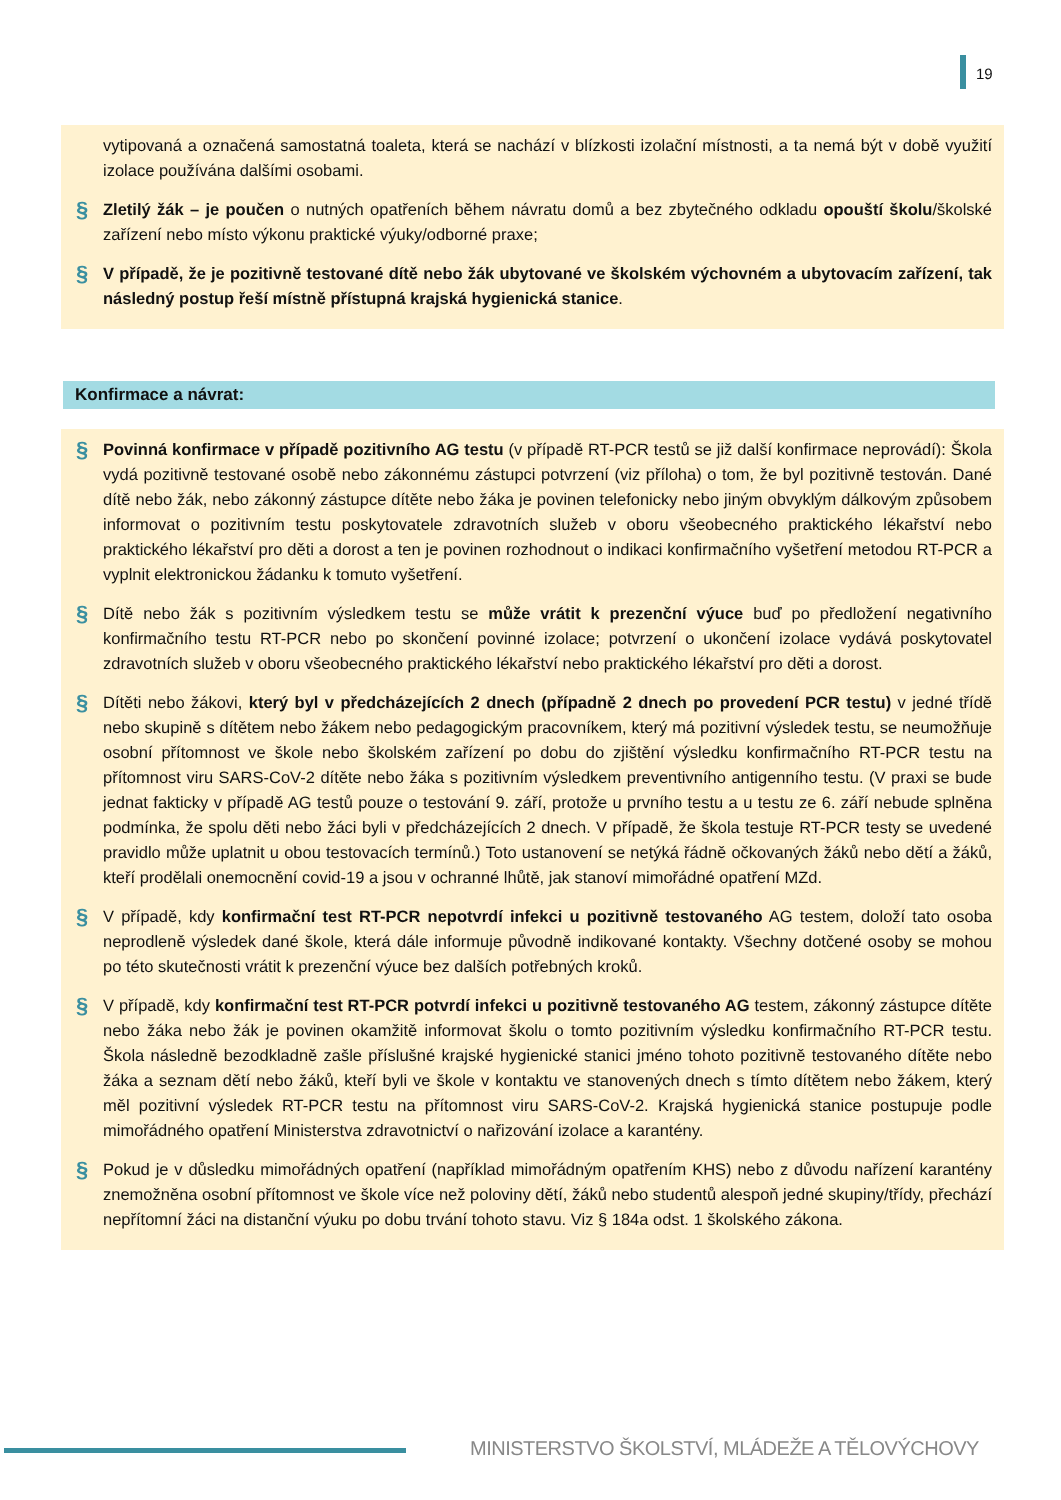19
vytipovaná a označená samostatná toaleta, která se nachází v blízkosti izolační místnosti, a ta nemá být v době využití izolace používána dalšími osobami.
§
Zletilý žák – je poučen o nutných opatřeních během návratu domů a bez zbytečného odkladu opouští školu/školské zařízení nebo místo výkonu praktické výuky/odborné praxe;
§
V případě, že je pozitivně testované dítě nebo žák ubytované ve školském výchovném a ubytovacím zařízení, tak následný postup řeší místně přístupná krajská hygienická stanice.
Konfirmace a návrat:
§
Povinná konfirmace v případě pozitivního AG testu (v případě RT-PCR testů se již další konfirmace neprovádí): Škola vydá pozitivně testované osobě nebo zákonnému zástupci potvrzení (viz příloha) o tom, že byl pozitivně testován. Dané dítě nebo žák, nebo zákonný zástupce dítěte nebo žáka je povinen telefonicky nebo jiným obvyklým dálkovým způsobem informovat o pozitivním testu poskytovatele zdravotních služeb v oboru všeobecného praktického lékařství nebo praktického lékařství pro děti a dorost a ten je povinen rozhodnout o indikaci konfirmačního vyšetření metodou RT-PCR a vyplnit elektronickou žádanku k tomuto vyšetření.
§
Dítě nebo žák s pozitivním výsledkem testu se může vrátit k prezenční výuce buď po předložení negativního konfirmačního testu RT-PCR nebo po skončení povinné izolace; potvrzení o ukončení izolace vydává poskytovatel zdravotních služeb v oboru všeobecného praktického lékařství nebo praktického lékařství pro děti a dorost.
§
Dítěti nebo žákovi, který byl v předcházejících 2 dnech (případně 2 dnech po provedení PCR testu) v jedné třídě nebo skupině s dítětem nebo žákem nebo pedagogickým pracovníkem, který má pozitivní výsledek testu, se neumožňuje osobní přítomnost ve škole nebo školském zařízení po dobu do zjištění výsledku konfirmačního RT-PCR testu na přítomnost viru SARS-CoV-2 dítěte nebo žáka s pozitivním výsledkem preventivního antigenního testu. (V praxi se bude jednat fakticky v případě AG testů pouze o testování 9. září, protože u prvního testu a u testu ze 6. září nebude splněna podmínka, že spolu děti nebo žáci byli v předcházejících 2 dnech. V případě, že škola testuje RT-PCR testy se uvedené pravidlo může uplatnit u obou testovacích termínů.) Toto ustanovení se netýká řádně očkovaných žáků nebo dětí a žáků, kteří prodělali onemocnění covid-19 a jsou v ochranné lhůtě, jak stanoví mimořádné opatření MZd.
§
V případě, kdy konfirmační test RT-PCR nepotvrdí infekci u pozitivně testovaného AG testem, doloží tato osoba neprodleně výsledek dané škole, která dále informuje původně indikované kontakty. Všechny dotčené osoby se mohou po této skutečnosti vrátit k prezenční výuce bez dalších potřebných kroků.
§
V případě, kdy konfirmační test RT-PCR potvrdí infekci u pozitivně testovaného AG testem, zákonný zástupce dítěte nebo žáka nebo žák je povinen okamžitě informovat školu o tomto pozitivním výsledku konfirmačního RT-PCR testu. Škola následně bezodkladně zašle příslušné krajské hygienické stanici jméno tohoto pozitivně testovaného dítěte nebo žáka a seznam dětí nebo žáků, kteří byli ve škole v kontaktu ve stanovených dnech s tímto dítětem nebo žákem, který měl pozitivní výsledek RT-PCR testu na přítomnost viru SARS-CoV-2. Krajská hygienická stanice postupuje podle mimořádného opatření Ministerstva zdravotnictví o nařizování izolace a karantény.
§
Pokud je v důsledku mimořádných opatření (například mimořádným opatřením KHS) nebo z důvodu nařízení karantény znemožněna osobní přítomnost ve škole více než poloviny dětí, žáků nebo studentů alespoň jedné skupiny/třídy, přechází nepřítomní žáci na distanční výuku po dobu trvání tohoto stavu. Viz § 184a odst. 1 školského zákona.
MINISTERSTVO ŠKOLSTVÍ, MLÁDEŽE A TĚLOVÝCHOVY